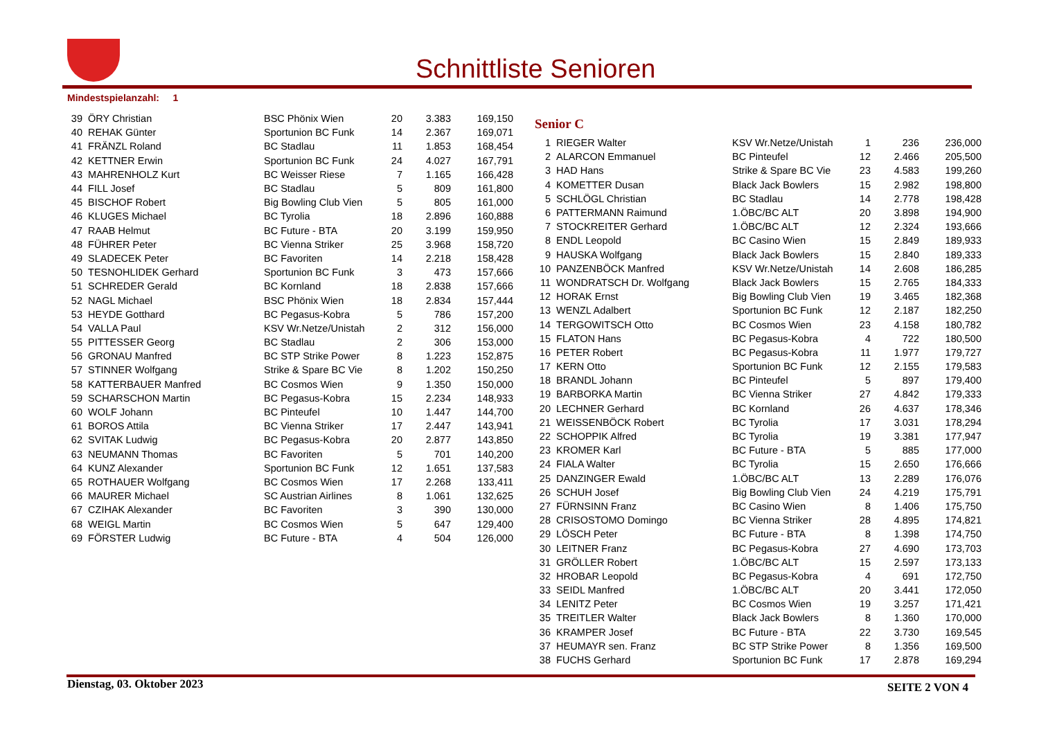Schnittliste Senioren
Mindestspielanzahl: 1
| 39 | ÖRY Christian | BSC Phönix Wien | 20 | 3.383 | 169,150 |
| 40 | REHAK Günter | Sportunion BC Funk | 14 | 2.367 | 169,071 |
| 41 | FRÄNZL Roland | BC Stadlau | 11 | 1.853 | 168,454 |
| 42 | KETTNER Erwin | Sportunion BC Funk | 24 | 4.027 | 167,791 |
| 43 | MAHRENHOLZ Kurt | BC Weisser Riese | 7 | 1.165 | 166,428 |
| 44 | FILL Josef | BC Stadlau | 5 | 809 | 161,800 |
| 45 | BISCHOF Robert | Big Bowling Club Vien | 5 | 805 | 161,000 |
| 46 | KLUGES Michael | BC Tyrolia | 18 | 2.896 | 160,888 |
| 47 | RAAB Helmut | BC Future - BTA | 20 | 3.199 | 159,950 |
| 48 | FÜHRER Peter | BC Vienna Striker | 25 | 3.968 | 158,720 |
| 49 | SLADECEK Peter | BC Favoriten | 14 | 2.218 | 158,428 |
| 50 | TESNOHLIDEK Gerhard | Sportunion BC Funk | 3 | 473 | 157,666 |
| 51 | SCHREDER Gerald | BC Kornland | 18 | 2.838 | 157,666 |
| 52 | NAGL Michael | BSC Phönix Wien | 18 | 2.834 | 157,444 |
| 53 | HEYDE Gotthard | BC Pegasus-Kobra | 5 | 786 | 157,200 |
| 54 | VALLA Paul | KSV Wr.Netze/Unistah | 2 | 312 | 156,000 |
| 55 | PITTESSER Georg | BC Stadlau | 2 | 306 | 153,000 |
| 56 | GRONAU Manfred | BC STP Strike Power | 8 | 1.223 | 152,875 |
| 57 | STINNER Wolfgang | Strike & Spare BC Vie | 8 | 1.202 | 150,250 |
| 58 | KATTERBAUER Manfred | BC Cosmos Wien | 9 | 1.350 | 150,000 |
| 59 | SCHARSCHON Martin | BC Pegasus-Kobra | 15 | 2.234 | 148,933 |
| 60 | WOLF Johann | BC Pinteufel | 10 | 1.447 | 144,700 |
| 61 | BOROS Attila | BC Vienna Striker | 17 | 2.447 | 143,941 |
| 62 | SVITAK Ludwig | BC Pegasus-Kobra | 20 | 2.877 | 143,850 |
| 63 | NEUMANN Thomas | BC Favoriten | 5 | 701 | 140,200 |
| 64 | KUNZ Alexander | Sportunion BC Funk | 12 | 1.651 | 137,583 |
| 65 | ROTHAUER Wolfgang | BC Cosmos Wien | 17 | 2.268 | 133,411 |
| 66 | MAURER Michael | SC Austrian Airlines | 8 | 1.061 | 132,625 |
| 67 | CZIHAK Alexander | BC Favoriten | 3 | 390 | 130,000 |
| 68 | WEIGL Martin | BC Cosmos Wien | 5 | 647 | 129,400 |
| 69 | FÖRSTER Ludwig | BC Future - BTA | 4 | 504 | 126,000 |
Senior C
| 1 | RIEGER Walter | KSV Wr.Netze/Unistah | 1 | 236 | 236,000 |
| 2 | ALARCON Emmanuel | BC Pinteufel | 12 | 2.466 | 205,500 |
| 3 | HAD Hans | Strike & Spare BC Vie | 23 | 4.583 | 199,260 |
| 4 | KOMETTER Dusan | Black Jack Bowlers | 15 | 2.982 | 198,800 |
| 5 | SCHLÖGL Christian | BC Stadlau | 14 | 2.778 | 198,428 |
| 6 | PATTERMANN Raimund | 1.ÖBC/BC ALT | 20 | 3.898 | 194,900 |
| 7 | STOCKREITER Gerhard | 1.ÖBC/BC ALT | 12 | 2.324 | 193,666 |
| 8 | ENDL Leopold | BC Casino Wien | 15 | 2.849 | 189,933 |
| 9 | HAUSKA Wolfgang | Black Jack Bowlers | 15 | 2.840 | 189,333 |
| 10 | PANZENBÖCK Manfred | KSV Wr.Netze/Unistah | 14 | 2.608 | 186,285 |
| 11 | WONDRATSCH Dr. Wolfgang | Black Jack Bowlers | 15 | 2.765 | 184,333 |
| 12 | HORAK Ernst | Big Bowling Club Vien | 19 | 3.465 | 182,368 |
| 13 | WENZL Adalbert | Sportunion BC Funk | 12 | 2.187 | 182,250 |
| 14 | TERGOWITSCH Otto | BC Cosmos Wien | 23 | 4.158 | 180,782 |
| 15 | FLATON Hans | BC Pegasus-Kobra | 4 | 722 | 180,500 |
| 16 | PETER Robert | BC Pegasus-Kobra | 11 | 1.977 | 179,727 |
| 17 | KERN Otto | Sportunion BC Funk | 12 | 2.155 | 179,583 |
| 18 | BRANDL Johann | BC Pinteufel | 5 | 897 | 179,400 |
| 19 | BARBORKA Martin | BC Vienna Striker | 27 | 4.842 | 179,333 |
| 20 | LECHNER Gerhard | BC Kornland | 26 | 4.637 | 178,346 |
| 21 | WEISSENBÖCK Robert | BC Tyrolia | 17 | 3.031 | 178,294 |
| 22 | SCHOPPIK Alfred | BC Tyrolia | 19 | 3.381 | 177,947 |
| 23 | KROMER Karl | BC Future - BTA | 5 | 885 | 177,000 |
| 24 | FIALA Walter | BC Tyrolia | 15 | 2.650 | 176,666 |
| 25 | DANZINGER Ewald | 1.ÖBC/BC ALT | 13 | 2.289 | 176,076 |
| 26 | SCHUH Josef | Big Bowling Club Vien | 24 | 4.219 | 175,791 |
| 27 | FÜRNSINN Franz | BC Casino Wien | 8 | 1.406 | 175,750 |
| 28 | CRISOSTOMO Domingo | BC Vienna Striker | 28 | 4.895 | 174,821 |
| 29 | LÖSCH Peter | BC Future - BTA | 8 | 1.398 | 174,750 |
| 30 | LEITNER Franz | BC Pegasus-Kobra | 27 | 4.690 | 173,703 |
| 31 | GRÖLLER Robert | 1.ÖBC/BC ALT | 15 | 2.597 | 173,133 |
| 32 | HROBAR Leopold | BC Pegasus-Kobra | 4 | 691 | 172,750 |
| 33 | SEIDL Manfred | 1.ÖBC/BC ALT | 20 | 3.441 | 172,050 |
| 34 | LENITZ Peter | BC Cosmos Wien | 19 | 3.257 | 171,421 |
| 35 | TREITLER Walter | Black Jack Bowlers | 8 | 1.360 | 170,000 |
| 36 | KRAMPER Josef | BC Future - BTA | 22 | 3.730 | 169,545 |
| 37 | HEUMAYR sen. Franz | BC STP Strike Power | 8 | 1.356 | 169,500 |
| 38 | FUCHS Gerhard | Sportunion BC Funk | 17 | 2.878 | 169,294 |
Dienstag, 03. Oktober 2023 SEITE 2 VON 4